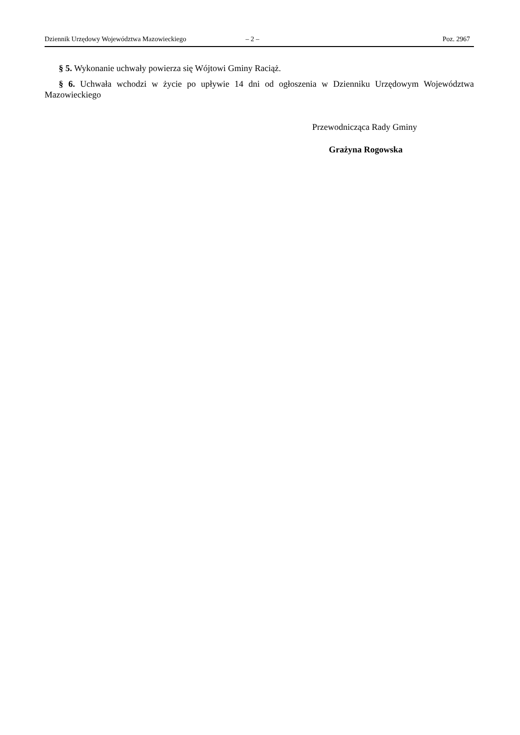Dziennik Urzędowy Województwa Mazowieckiego – 2 – Poz. 2967
§ 5. Wykonanie uchwały powierza się Wójtowi Gminy Raciąż.
§ 6. Uchwała wchodzi w życie po upływie 14 dni od ogłoszenia w Dzienniku Urzędowym Województwa Mazowieckiego
Przewodnicząca Rady Gminy
Grażyna Rogowska